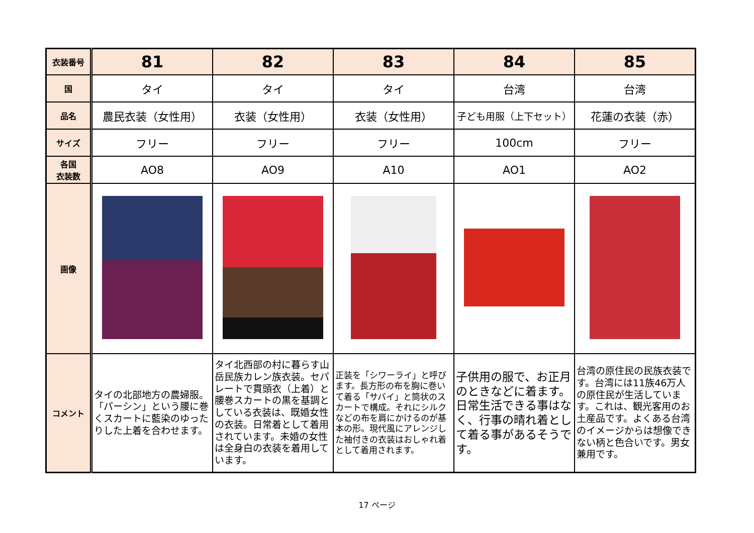| 衣装番号 | 81 | 82 | 83 | 84 | 85 |
| 国 | タイ | タイ | タイ | 台湾 | 台湾 |
| 品名 | 農民衣装（女性用） | 衣装（女性用） | 衣装（女性用） | 子ども用服（上下セット） | 花蓮の衣装（赤） |
| サイズ | フリー | フリー | フリー | 100cm | フリー |
| 各国 衣装数 | AO8 | AO9 | A10 | AO1 | AO2 |
| 画像 | | | | | |
| コメント | タイの北部地方の農婦服。「パーシン」という腰に巻くスカートに藍染のゆったりした上着を合わせます。 | タイ北西部の村に暮らす山岳民族カレン族衣装。セパレートで貫頭衣（上着）と腰巻スカートの黒を基調としている衣装は、既婚女性の衣装。日常着として着用されています。未婚の女性は全身白の衣装を着用しています。 | 正装を「シワーライ」と呼びます。長方形の布を胸に巻いて着る「サバイ」と筒状のスカートで構成。それにシルクなどの布を肩にかけるのが基本の形。現代風にアレンジした袖付きの衣装はおしゃれ着として着用されます。 | 子供用の服で、お正月のときなどに着ます。日常生活できる事はなく、行事の晴れ着として着る事があるそうです。 | 台湾の原住民の民族衣装です。台湾には11族46万人の原住民が生活しています。これは、観光客用のお土産品です。よくある台湾のイメージからは想像できない柄と色合いです。男女兼用です。 |
17 ページ